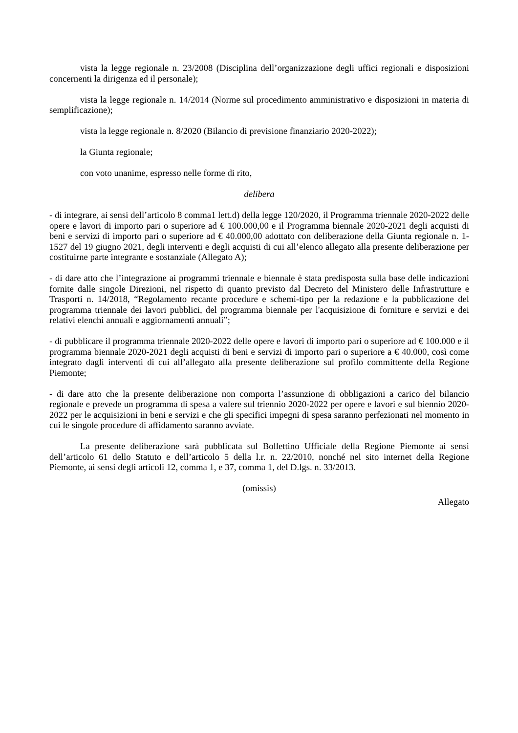vista la legge regionale n. 23/2008 (Disciplina dell’organizzazione degli uffici regionali e disposizioni concernenti la dirigenza ed il personale);
vista la legge regionale n. 14/2014 (Norme sul procedimento amministrativo e disposizioni in materia di semplificazione);
vista la legge regionale n. 8/2020 (Bilancio di previsione finanziario 2020-2022);
la Giunta regionale;
con voto unanime, espresso nelle forme di rito,
delibera
- di integrare, ai sensi dell’articolo 8 comma1 lett.d) della legge 120/2020, il Programma triennale 2020-2022 delle opere e lavori di importo pari o superiore ad € 100.000,00 e il Programma biennale 2020-2021 degli acquisti di beni e servizi di importo pari o superiore ad € 40.000,00 adottato con deliberazione della Giunta regionale n. 1-1527 del 19 giugno 2021, degli interventi e degli acquisti di cui all’elenco allegato alla presente deliberazione per costituirne parte integrante e sostanziale (Allegato A);
- di dare atto che l’integrazione ai programmi triennale e biennale è stata predisposta sulla base delle indicazioni fornite dalle singole Direzioni, nel rispetto di quanto previsto dal Decreto del Ministero delle Infrastrutture e Trasporti n. 14/2018, “Regolamento recante procedure e schemi-tipo per la redazione e la pubblicazione del programma triennale dei lavori pubblici, del programma biennale per l'acquisizione di forniture e servizi e dei relativi elenchi annuali e aggiornamenti annuali”;
- di pubblicare il programma triennale 2020-2022 delle opere e lavori di importo pari o superiore ad € 100.000 e il programma biennale 2020-2021 degli acquisti di beni e servizi di importo pari o superiore a € 40.000, così come integrato dagli interventi di cui all’allegato alla presente deliberazione sul profilo committente della Regione Piemonte;
- di dare atto che la presente deliberazione non comporta l’assunzione di obbligazioni a carico del bilancio regionale e prevede un programma di spesa a valere sul triennio 2020-2022 per opere e lavori e sul biennio 2020-2022 per le acquisizioni in beni e servizi e che gli specifici impegni di spesa saranno perfezionati nel momento in cui le singole procedure di affidamento saranno avviate.
La presente deliberazione sarà pubblicata sul Bollettino Ufficiale della Regione Piemonte ai sensi dell’articolo 61 dello Statuto e dell’articolo 5 della l.r. n. 22/2010, nonché nel sito internet della Regione Piemonte, ai sensi degli articoli 12, comma 1, e 37, comma 1, del D.lgs. n. 33/2013.
(omissis)
Allegato